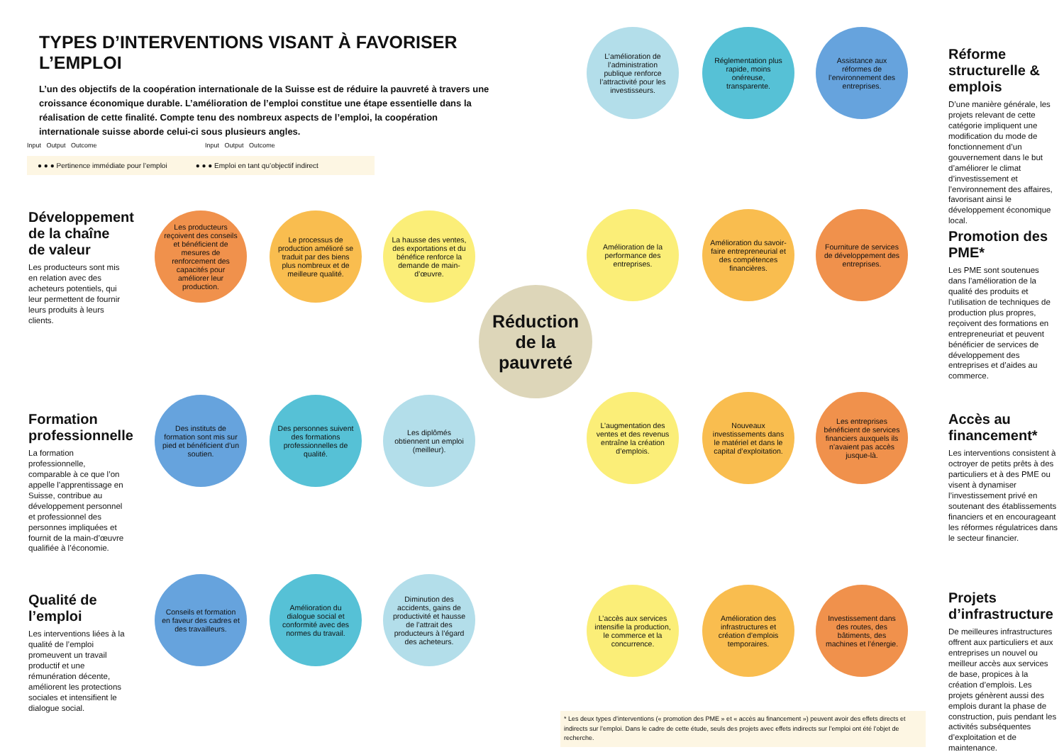TYPES D’INTERVENTIONS VISANT À FAVORISER L’EMPLOI
L’un des objectifs de la coopération internationale de la Suisse est de réduire la pauvreté à travers une croissance économique durable. L’amélioration de l’emploi constitue une étape essentielle dans la réalisation de cette finalité. Compte tenu des nombreux aspects de l’emploi, la coopération internationale suisse aborde celui-ci sous plusieurs angles.
Input Output Outcome Input Output Outcome
● ● ● Pertinence immédiate pour l’emploi ● ● ● Emploi en tant qu’objectif indirect
Développement de la chaîne de valeur
Les producteurs sont mis en relation avec des acheteurs potentiels, qui leur permettent de fournir leurs produits à leurs clients.
Les producteurs reçoivent des conseils et bénéficient de mesures de renforcement des capacités pour améliorer leur production.
Le processus de production amélioré se traduit par des biens plus nombreux et de meilleure qualité.
La hausse des ventes, des exportations et du bénéfice renforce la demande de main-d’œuvre.
Formation professionnelle
La formation professionnelle, comparable à ce que l’on appelle l’apprentissage en Suisse, contribue au développement personnel et professionnel des personnes impliquées et fournit de la main-d’œuvre qualifiée à l’économie.
Des instituts de formation sont mis sur pied et bénéficient d’un soutien.
Des personnes suivent des formations professionnelles de qualité.
Les diplômés obtiennent un emploi (meilleur).
Qualité de l’emploi
Les interventions liées à la qualité de l’emploi promeuvent un travail productif et une rémunération décente, améliorent les protections sociales et intensifient le dialogue social.
Conseils et formation en faveur des cadres et des travailleurs.
Amélioration du dialogue social et conformité avec des normes du travail.
Diminution des accidents, gains de productivité et hausse de l’attrait des producteurs à l’égard des acheteurs.
Réduction de la pauvreté
L’amélioration de l’administration publique renforce l’attractivité pour les investisseurs.
Réglementation plus rapide, moins onéreuse, transparente.
Assistance aux réformes de l’environnement des entreprises.
Réforme structurelle & emplois
D’une manière générale, les projets relevant de cette catégorie impliquent une modification du mode de fonctionnement d’un gouvernement dans le but d’améliorer le climat d’investissement et l’environnement des affaires, favorisant ainsi le développement économique local.
Amélioration de la performance des entreprises.
Amélioration du savoir-faire entrepreneurial et des compétences financières.
Fourniture de services de développement des entreprises.
Promotion des PME*
Les PME sont soutenues dans l’amélioration de la qualité des produits et l’utilisation de techniques de production plus propres, reçoivent des formations en entrepreneuriat et peuvent bénéficier de services de développement des entreprises et d’aides au commerce.
L’augmentation des ventes et des revenus entraîne la création d’emplois.
Nouveaux investissements dans le matériel et dans le capital d’exploitation.
Les entreprises bénéficient de services financiers auxquels ils n’avaient pas accès jusque-là.
Accès au financement*
Les interventions consistent à octroyer de petits prêts à des particuliers et à des PME ou visent à dynamiser l’investissement privé en soutenant des établissements financiers et en encourageant les réformes régulatrices dans le secteur financier.
L’accès aux services intensifie la production, le commerce et la concurrence.
Amélioration des infrastructures et création d’emplois temporaires.
Investissement dans des routes, des bâtiments, des machines et l’énergie.
Projets d’infrastructure
De meilleures infrastructures offrent aux particuliers et aux entreprises un nouvel ou meilleur accès aux services de base, propices à la création d’emplois. Les projets génèrent aussi des emplois durant la phase de construction, puis pendant les activités subséquentes d’exploitation et de maintenance.
* Les deux types d’interventions (« promotion des PME » et « accès au financement ») peuvent avoir des effets directs et indirects sur l’emploi. Dans le cadre de cette étude, seuls des projets avec effets indirects sur l’emploi ont été l’objet de recherche.